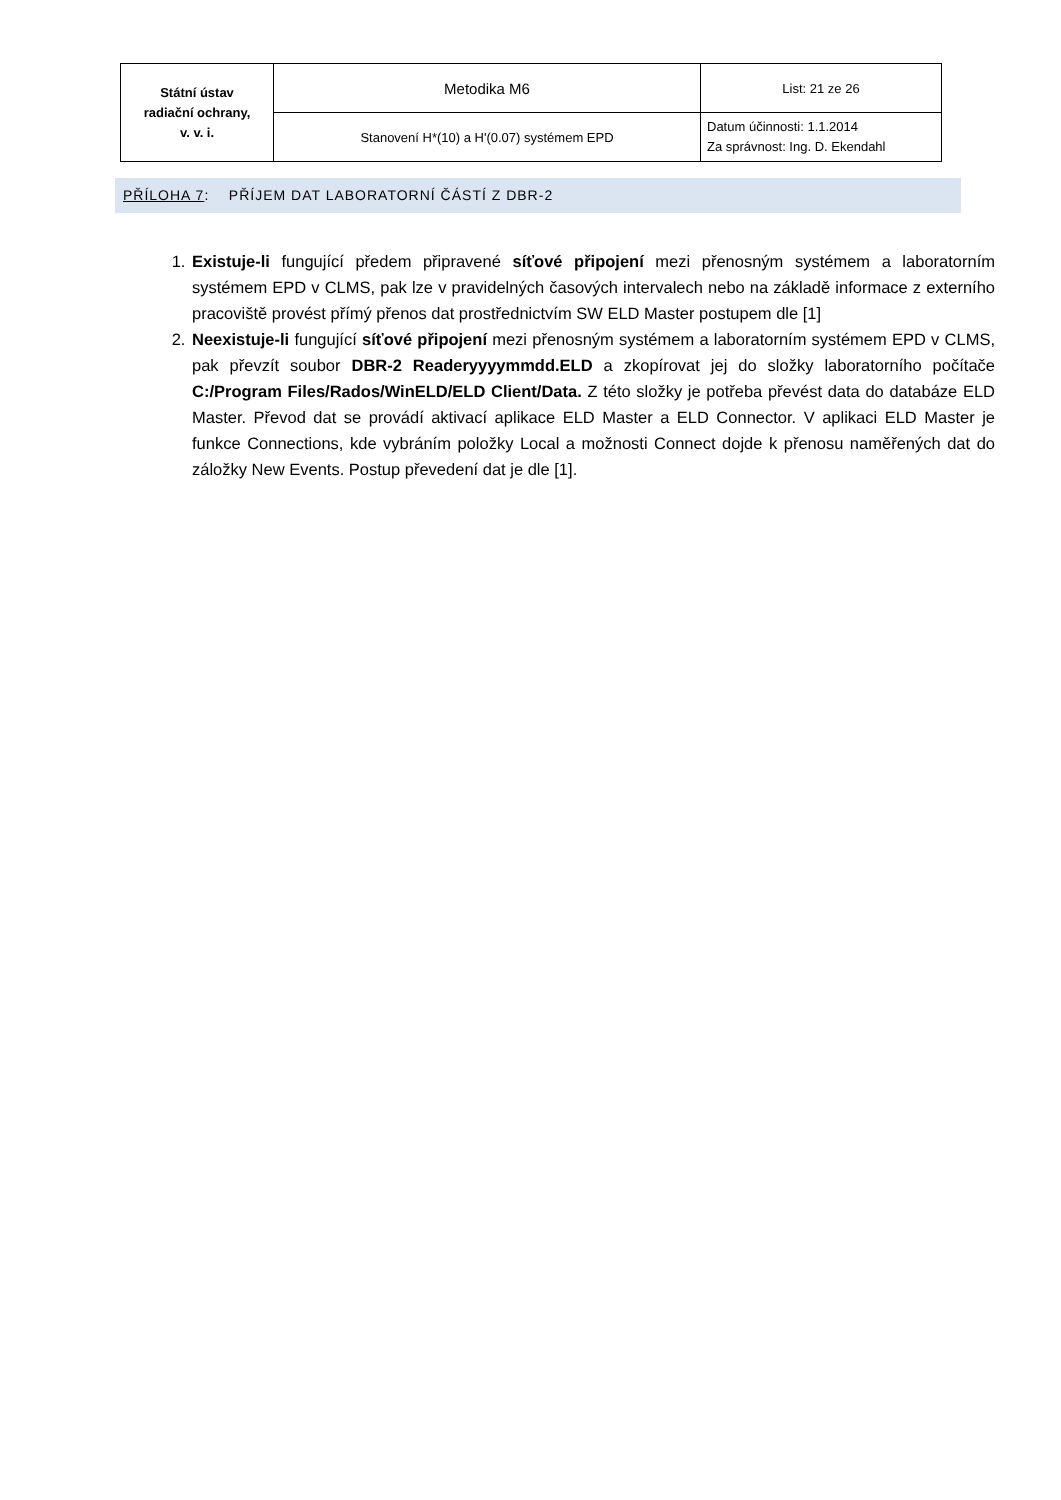| Státní ústav radiační ochrany, v. v. i. | Metodika M6 | List: 21 ze 26 |
| | Stanovení H*(10) a H'(0.07) systémem EPD | Datum účinnosti: 1.1.2014 Za správnost: Ing. D. Ekendahl |
PŘÍLOHA 7: PŘÍJEM DAT LABORATORNÍ ČÁSTÍ Z DBR-2
1. Existuje-li fungující předem připravené síťové připojení mezi přenosným systémem a laboratorním systémem EPD v CLMS, pak lze v pravidelných časových intervalech nebo na základě informace z externího pracoviště provést přímý přenos dat prostřednictvím SW ELD Master postupem dle [1]
2. Neexistuje-li fungující síťové připojení mezi přenosným systémem a laboratorním systémem EPD v CLMS, pak převzít soubor DBR-2 Readeryyyymmdd.ELD a zkopírovat jej do složky laboratorního počítače C:/Program Files/Rados/WinELD/ELD Client/Data. Z této složky je potřeba převést data do databáze ELD Master. Převod dat se provádí aktivací aplikace ELD Master a ELD Connector. V aplikaci ELD Master je funkce Connections, kde vybráním položky Local a možnosti Connect dojde k přenosu naměřených dat do záložky New Events. Postup převedení dat je dle [1].